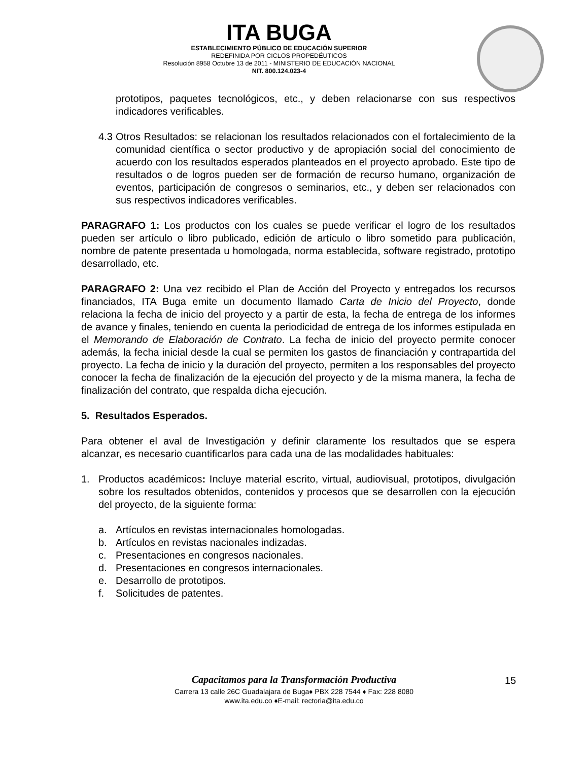ITA BUGA
ESTABLECIMIENTO PÚBLICO DE EDUCACIÓN SUPERIOR
REDEFINIDA POR CICLOS PROPEDÉUTICOS
Resolución 8958 Octubre 13 de 2011 - MINISTERIO DE EDUCACIÓN NACIONAL
NIT. 800.124.023-4
prototipos, paquetes tecnológicos, etc., y deben relacionarse con sus respectivos indicadores verificables.
4.3 Otros Resultados: se relacionan los resultados relacionados con el fortalecimiento de la comunidad científica o sector productivo y de apropiación social del conocimiento de acuerdo con los resultados esperados planteados en el proyecto aprobado. Este tipo de resultados o de logros pueden ser de formación de recurso humano, organización de eventos, participación de congresos o seminarios, etc., y deben ser relacionados con sus respectivos indicadores verificables.
PARAGRAFO 1: Los productos con los cuales se puede verificar el logro de los resultados pueden ser artículo o libro publicado, edición de artículo o libro sometido para publicación, nombre de patente presentada u homologada, norma establecida, software registrado, prototipo desarrollado, etc.
PARAGRAFO 2: Una vez recibido el Plan de Acción del Proyecto y entregados los recursos financiados, ITA Buga emite un documento llamado Carta de Inicio del Proyecto, donde relaciona la fecha de inicio del proyecto y a partir de esta, la fecha de entrega de los informes de avance y finales, teniendo en cuenta la periodicidad de entrega de los informes estipulada en el Memorando de Elaboración de Contrato. La fecha de inicio del proyecto permite conocer además, la fecha inicial desde la cual se permiten los gastos de financiación y contrapartida del proyecto. La fecha de inicio y la duración del proyecto, permiten a los responsables del proyecto conocer la fecha de finalización de la ejecución del proyecto y de la misma manera, la fecha de finalización del contrato, que respalda dicha ejecución.
5. Resultados Esperados.
Para obtener el aval de Investigación y definir claramente los resultados que se espera alcanzar, es necesario cuantificarlos para cada una de las modalidades habituales:
1. Productos académicos: Incluye material escrito, virtual, audiovisual, prototipos, divulgación sobre los resultados obtenidos, contenidos y procesos que se desarrollen con la ejecución del proyecto, de la siguiente forma:
a. Artículos en revistas internacionales homologadas.
b. Artículos en revistas nacionales indizadas.
c. Presentaciones en congresos nacionales.
d. Presentaciones en congresos internacionales.
e. Desarrollo de prototipos.
f. Solicitudes de patentes.
Capacitamos para la Transformación Productiva
Carrera 13 calle 26C Guadalajara de Buga♦ PBX 228 7544 ♦ Fax: 228 8080
www.ita.edu.co ♦E-mail: rectoria@ita.edu.co
15